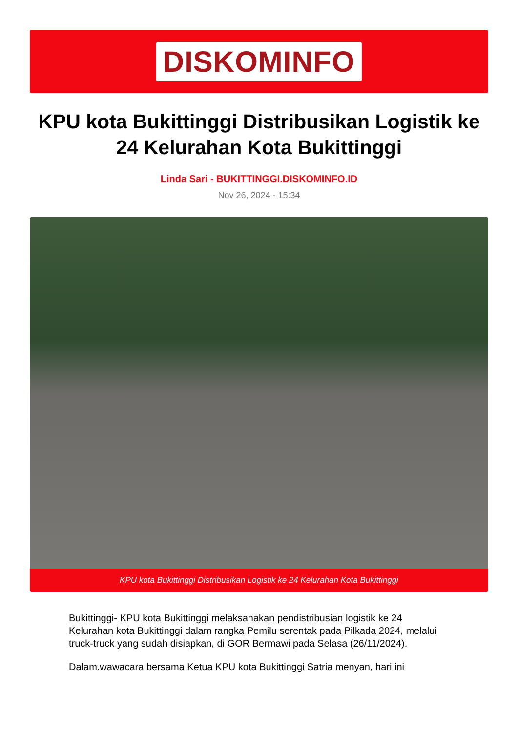DISKOMINFO
KPU kota Bukittinggi Distribusikan Logistik ke 24 Kelurahan Kota Bukittinggi
Linda Sari - BUKITTINGGI.DISKOMINFO.ID
Nov 26, 2024 - 15:34
KPU kota Bukittinggi Distribusikan Logistik ke 24 Kelurahan Kota Bukittinggi
Bukittinggi- KPU kota Bukittinggi melaksanakan pendistribusian logistik ke 24 Kelurahan kota Bukittinggi dalam rangka Pemilu serentak pada Pilkada 2024, melalui truck-truck yang sudah disiapkan, di GOR Bermawi pada Selasa (26/11/2024).
Dalam.wawacara bersama Ketua KPU kota Bukittinggi Satria menyan, hari ini